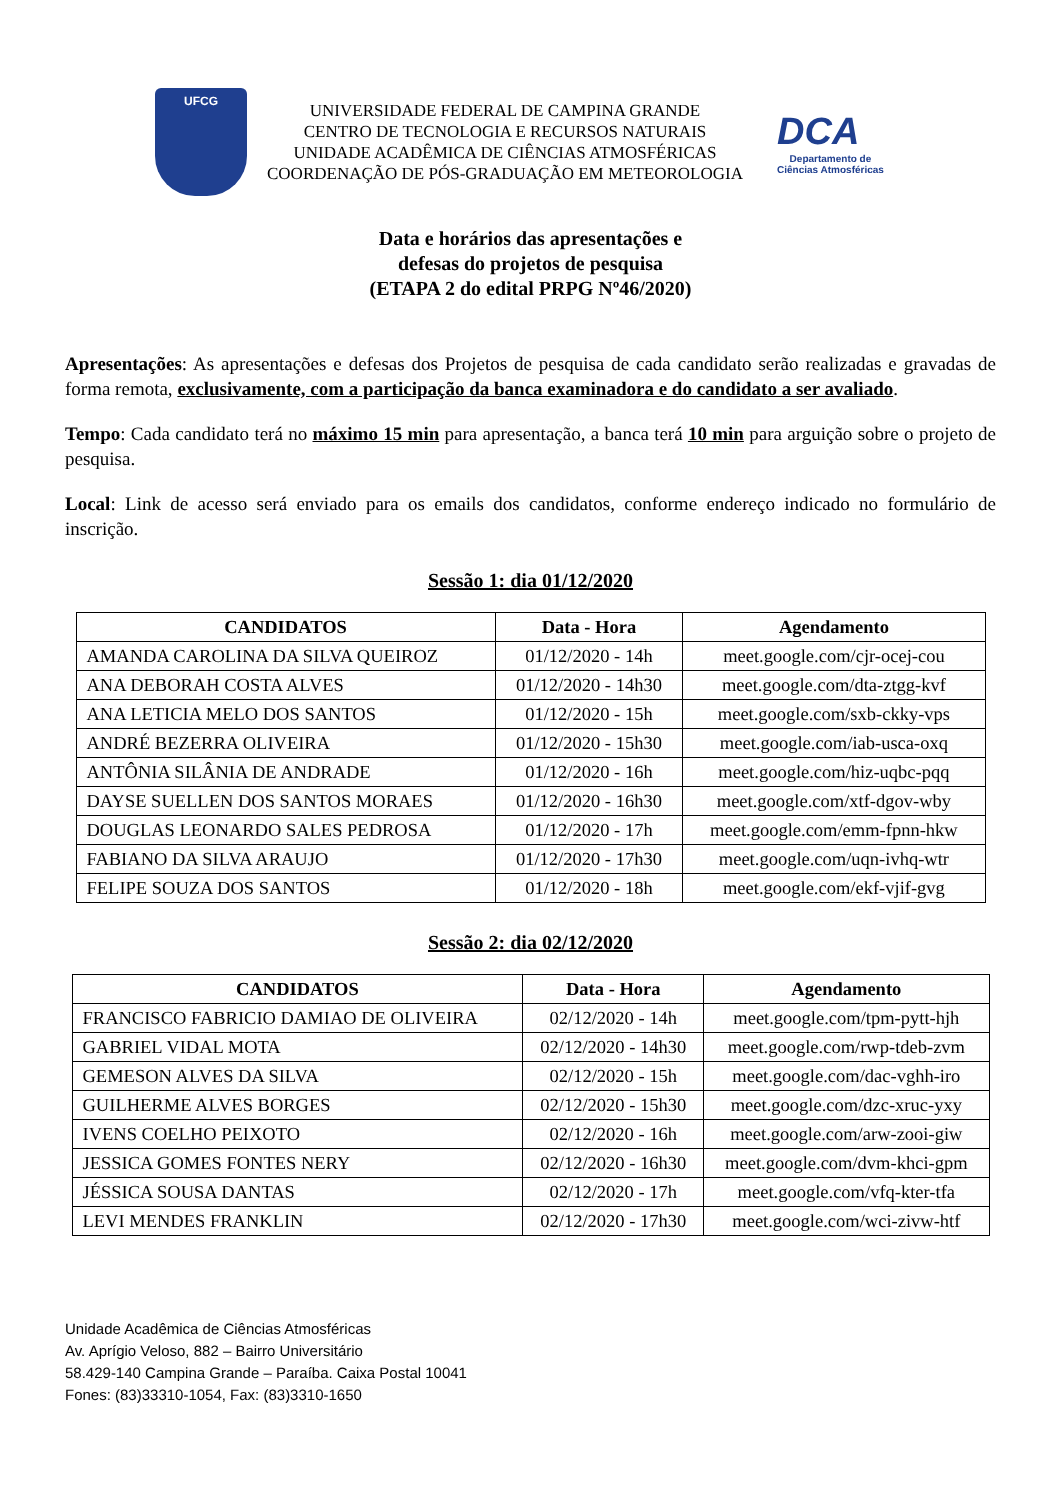UFCG
UNIVERSIDADE FEDERAL DE CAMPINA GRANDE
CENTRO DE TECNOLOGIA E RECURSOS NATURAIS
UNIDADE ACADÊMICA DE CIÊNCIAS ATMOSFÉRICAS
COORDENAÇÃO DE PÓS-GRADUAÇÃO EM METEOROLOGIA
DCA
Departamento de
Ciências Atmosféricas
Data e horários das apresentações e
defesas do projetos de pesquisa
(ETAPA 2 do edital PRPG Nº46/2020)
Apresentações: As apresentações e defesas dos Projetos de pesquisa de cada candidato serão realizadas e gravadas de forma remota, exclusivamente, com a participação da banca examinadora e do candidato a ser avaliado.
Tempo: Cada candidato terá no máximo 15 min para apresentação, a banca terá 10 min para arguição sobre o projeto de pesquisa.
Local: Link de acesso será enviado para os emails dos candidatos, conforme endereço indicado no formulário de inscrição.
Sessão 1: dia 01/12/2020
| CANDIDATOS | Data - Hora | Agendamento |
| --- | --- | --- |
| AMANDA CAROLINA DA SILVA QUEIROZ | 01/12/2020 - 14h | meet.google.com/cjr-ocej-cou |
| ANA DEBORAH COSTA ALVES | 01/12/2020 - 14h30 | meet.google.com/dta-ztgg-kvf |
| ANA LETICIA MELO DOS SANTOS | 01/12/2020 - 15h | meet.google.com/sxb-ckky-vps |
| ANDRÉ BEZERRA OLIVEIRA | 01/12/2020 - 15h30 | meet.google.com/iab-usca-oxq |
| ANTÔNIA SILÂNIA DE ANDRADE | 01/12/2020 - 16h | meet.google.com/hiz-uqbc-pqq |
| DAYSE SUELLEN DOS SANTOS MORAES | 01/12/2020 - 16h30 | meet.google.com/xtf-dgov-wby |
| DOUGLAS LEONARDO SALES PEDROSA | 01/12/2020 - 17h | meet.google.com/emm-fpnn-hkw |
| FABIANO DA SILVA ARAUJO | 01/12/2020 - 17h30 | meet.google.com/uqn-ivhq-wtr |
| FELIPE SOUZA DOS SANTOS | 01/12/2020 - 18h | meet.google.com/ekf-vjif-gvg |
Sessão 2: dia 02/12/2020
| CANDIDATOS | Data - Hora | Agendamento |
| --- | --- | --- |
| FRANCISCO FABRICIO DAMIAO DE OLIVEIRA | 02/12/2020 - 14h | meet.google.com/tpm-pytt-hjh |
| GABRIEL VIDAL MOTA | 02/12/2020 - 14h30 | meet.google.com/rwp-tdeb-zvm |
| GEMESON ALVES DA SILVA | 02/12/2020 - 15h | meet.google.com/dac-vghh-iro |
| GUILHERME ALVES BORGES | 02/12/2020 - 15h30 | meet.google.com/dzc-xruc-yxy |
| IVENS COELHO PEIXOTO | 02/12/2020 - 16h | meet.google.com/arw-zooi-giw |
| JESSICA GOMES FONTES NERY | 02/12/2020 - 16h30 | meet.google.com/dvm-khci-gpm |
| JÉSSICA SOUSA DANTAS | 02/12/2020 - 17h | meet.google.com/vfq-kter-tfa |
| LEVI MENDES FRANKLIN | 02/12/2020 - 17h30 | meet.google.com/wci-zivw-htf |
Unidade Acadêmica de Ciências Atmosféricas
Av. Aprígio Veloso, 882 – Bairro Universitário
58.429-140 Campina Grande – Paraíba. Caixa Postal 10041
Fones: (83)33310-1054, Fax: (83)3310-1650